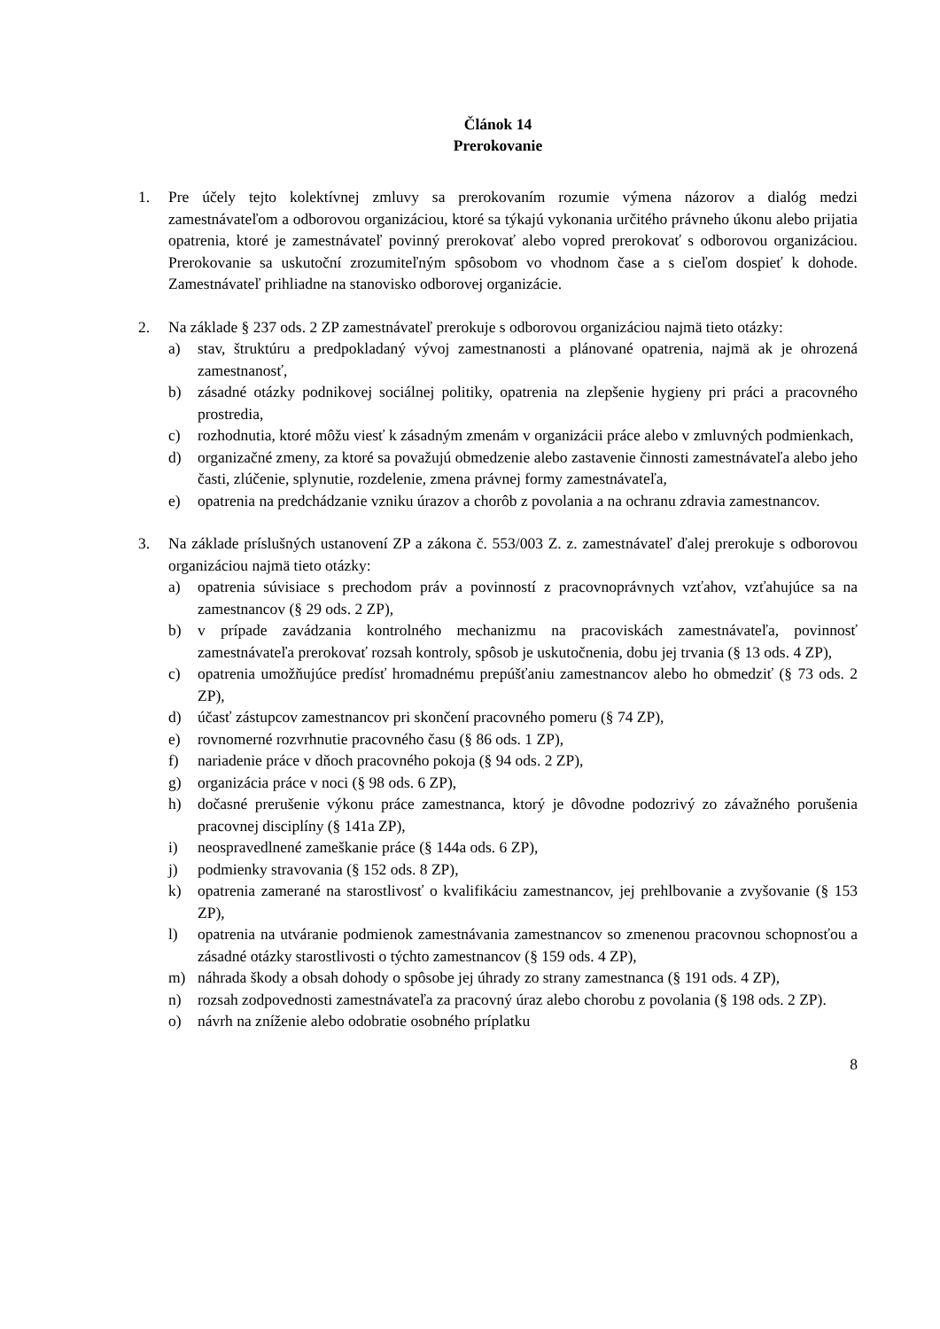Článok 14
Prerokovanie
1. Pre účely tejto kolektívnej zmluvy sa prerokovaním rozumie výmena názorov a dialóg medzi zamestnávateľom a odborovou organizáciou, ktoré sa týkajú vykonania určitého právneho úkonu alebo prijatia opatrenia, ktoré je zamestnávateľ povinný prerokovať alebo vopred prerokovať s odborovou organizáciou. Prerokovanie sa uskutoční zrozumiteľným spôsobom vo vhodnom čase a s cieľom dospieť k dohode. Zamestnávateľ prihliadne na stanovisko odborovej organizácie.
2. Na základe § 237 ods. 2 ZP zamestnávateľ prerokuje s odborovou organizáciou najmä tieto otázky:
a) stav, štruktúru a predpokladaný vývoj zamestnanosti a plánované opatrenia, najmä ak je ohrozená zamestnanosť,
b) zásadné otázky podnikovej sociálnej politiky, opatrenia na zlepšenie hygieny pri práci a pracovného prostredia,
c) rozhodnutia, ktoré môžu viesť k zásadným zmenám v organizácii práce alebo v zmluvných podmienkach,
d) organizačné zmeny, za ktoré sa považujú obmedzenie alebo zastavenie činnosti zamestnávateľa alebo jeho časti, zlúčenie, splynutie, rozdelenie, zmena právnej formy zamestnávateľa,
e) opatrenia na predchádzanie vzniku úrazov a chorôb z povolania a na ochranu zdravia zamestnancov.
3. Na základe príslušných ustanovení ZP a zákona č. 553/003 Z. z. zamestnávateľ ďalej prerokuje s odborovou organizáciou najmä tieto otázky:
a) opatrenia súvisiace s prechodom práv a povinností z pracovnoprávnych vzťahov, vzťahujúce sa na zamestnancov (§ 29 ods. 2 ZP),
b) v prípade zavádzania kontrolného mechanizmu na pracoviskách zamestnávateľa, povinnosť zamestnávateľa prerokovať rozsah kontroly, spôsob je uskutočnenia, dobu jej trvania (§ 13 ods. 4 ZP),
c) opatrenia umožňujúce predísť hromadnému prepúšťaniu zamestnancov alebo ho obmedziť (§ 73 ods. 2 ZP),
d) účasť zástupcov zamestnancov pri skončení pracovného pomeru (§ 74 ZP),
e) rovnomerné rozvrhnutie pracovného času (§ 86 ods. 1 ZP),
f) nariadenie práce v dňoch pracovného pokoja (§ 94 ods. 2 ZP),
g) organizácia práce v noci (§ 98 ods. 6 ZP),
h) dočasné prerušenie výkonu práce zamestnanca, ktorý je dôvodne podozrivý zo závažného porušenia pracovnej disciplíny (§ 141a ZP),
i) neospravedlnené zameškanie práce (§ 144a ods. 6 ZP),
j) podmienky stravovania (§ 152 ods. 8 ZP),
k) opatrenia zamerané na starostlivosť o kvalifikáciu zamestnancov, jej prehlbovanie a zvyšovanie (§ 153 ZP),
l) opatrenia na utváranie podmienok zamestnávania zamestnancov so zmenenou pracovnou schopnosťou a zásadné otázky starostlivosti o týchto zamestnancov (§ 159 ods. 4 ZP),
m) náhrada škody a obsah dohody o spôsobe jej úhrady zo strany zamestnanca (§ 191 ods. 4 ZP),
n) rozsah zodpovednosti zamestnávateľa za pracovný úraz alebo chorobu z povolania (§ 198 ods. 2 ZP).
o) návrh na zníženie alebo odobratie osobného príplatku
8